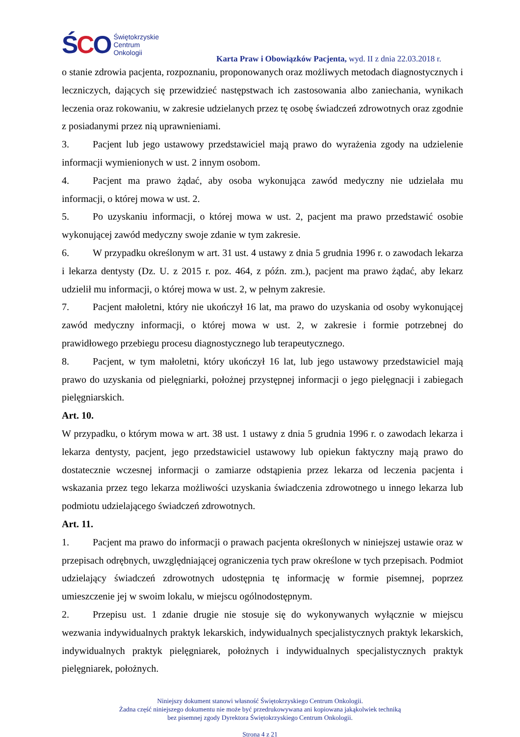ŚCO
Świętokrzyskie
Centrum
Onkologii
Karta Praw i Obowiązków Pacjenta, wyd. II z dnia 22.03.2018 r.
o stanie zdrowia pacjenta, rozpoznaniu, proponowanych oraz możliwych metodach diagnostycznych i leczniczych, dających się przewidzieć następstwach ich zastosowania albo zaniechania, wynikach leczenia oraz rokowaniu, w zakresie udzielanych przez tę osobę świadczeń zdrowotnych oraz zgodnie z posiadanymi przez nią uprawnieniami.
3. Pacjent lub jego ustawowy przedstawiciel mają prawo do wyrażenia zgody na udzielenie informacji wymienionych w ust. 2 innym osobom.
4. Pacjent ma prawo żądać, aby osoba wykonująca zawód medyczny nie udzielała mu informacji, o której mowa w ust. 2.
5. Po uzyskaniu informacji, o której mowa w ust. 2, pacjent ma prawo przedstawić osobie wykonującej zawód medyczny swoje zdanie w tym zakresie.
6. W przypadku określonym w art. 31 ust. 4 ustawy z dnia 5 grudnia 1996 r. o zawodach lekarza i lekarza dentysty (Dz. U. z 2015 r. poz. 464, z późn. zm.), pacjent ma prawo żądać, aby lekarz udzielił mu informacji, o której mowa w ust. 2, w pełnym zakresie.
7. Pacjent małoletni, który nie ukończył 16 lat, ma prawo do uzyskania od osoby wykonującej zawód medyczny informacji, o której mowa w ust. 2, w zakresie i formie potrzebnej do prawidłowego przebiegu procesu diagnostycznego lub terapeutycznego.
8. Pacjent, w tym małoletni, który ukończył 16 lat, lub jego ustawowy przedstawiciel mają prawo do uzyskania od pielęgniarki, położnej przystępnej informacji o jego pielęgnacji i zabiegach pielęgniarskich.
Art. 10.
W przypadku, o którym mowa w art. 38 ust. 1 ustawy z dnia 5 grudnia 1996 r. o zawodach lekarza i lekarza dentysty, pacjent, jego przedstawiciel ustawowy lub opiekun faktyczny mają prawo do dostatecznie wczesnej informacji o zamiarze odstąpienia przez lekarza od leczenia pacjenta i wskazania przez tego lekarza możliwości uzyskania świadczenia zdrowotnego u innego lekarza lub podmiotu udzielającego świadczeń zdrowotnych.
Art. 11.
1. Pacjent ma prawo do informacji o prawach pacjenta określonych w niniejszej ustawie oraz w przepisach odrębnych, uwzględniającej ograniczenia tych praw określone w tych przepisach. Podmiot udzielający świadczeń zdrowotnych udostępnia tę informację w formie pisemnej, poprzez umieszczenie jej w swoim lokalu, w miejscu ogólnodostępnym.
2. Przepisu ust. 1 zdanie drugie nie stosuje się do wykonywanych wyłącznie w miejscu wezwania indywidualnych praktyk lekarskich, indywidualnych specjalistycznych praktyk lekarskich, indywidualnych praktyk pielęgniarek, położnych i indywidualnych specjalistycznych praktyk pielęgniarek, położnych.
Niniejszy dokument stanowi własność Świętokrzyskiego Centrum Onkologii.
Żadna część niniejszego dokumentu nie może być przedrukowywana ani kopiowana jakąkolwiek techniką
bez pisemnej zgody Dyrektora Świętokrzyskiego Centrum Onkologii.
Strona 4 z 21